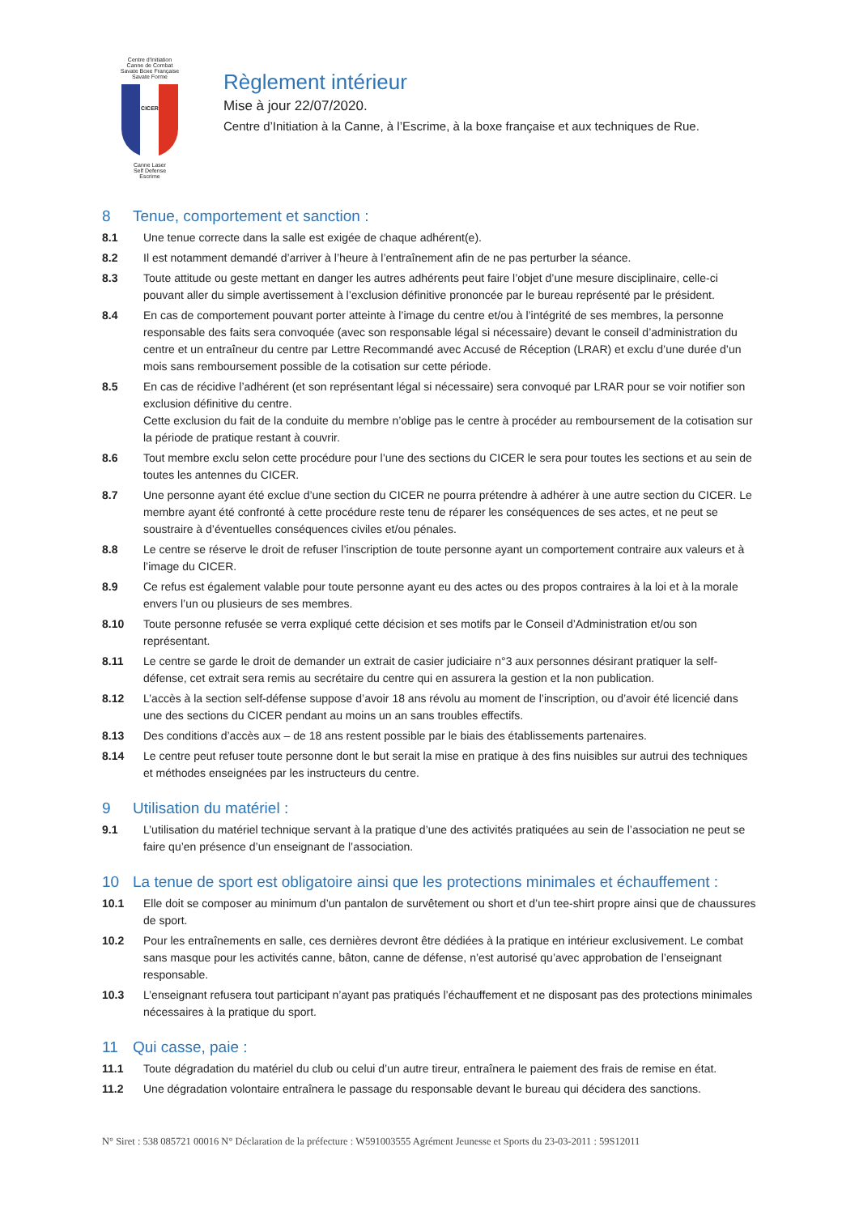Centre d'Initiation
Canne de Combat
Savate Boxe Française
Savate Forme
CICER
Canne Laser
Self Defense
Escrime
Règlement intérieur
Mise à jour 22/07/2020.
Centre d’Initiation à la Canne, à l’Escrime, à la boxe française et aux techniques de Rue.
8 Tenue, comportement et sanction :
8.1 Une tenue correcte dans la salle est exigée de chaque adhérent(e).
8.2 Il est notamment demandé d’arriver à l’heure à l’entraînement afin de ne pas perturber la séance.
8.3 Toute attitude ou geste mettant en danger les autres adhérents peut faire l’objet d’une mesure disciplinaire, celle-ci pouvant aller du simple avertissement à l’exclusion définitive prononcée par le bureau représenté par le président.
8.4 En cas de comportement pouvant porter atteinte à l’image du centre et/ou à l’intégrité de ses membres, la personne responsable des faits sera convoquée (avec son responsable légal si nécessaire) devant le conseil d’administration du centre et un entraîneur du centre par Lettre Recommandé avec Accusé de Réception (LRAR) et exclu d’une durée d’un mois sans remboursement possible de la cotisation sur cette période.
8.5 En cas de récidive l’adhérent (et son représentant légal si nécessaire) sera convoqué par LRAR pour se voir notifier son exclusion définitive du centre.
Cette exclusion du fait de la conduite du membre n’oblige pas le centre à procéder au remboursement de la cotisation sur la période de pratique restant à couvrir.
8.6 Tout membre exclu selon cette procédure pour l’une des sections du CICER le sera pour toutes les sections et au sein de toutes les antennes du CICER.
8.7 Une personne ayant été exclue d’une section du CICER ne pourra prétendre à adhérer à une autre section du CICER. Le membre ayant été confronté à cette procédure reste tenu de réparer les conséquences de ses actes, et ne peut se soustraire à d’éventuelles conséquences civiles et/ou pénales.
8.8 Le centre se réserve le droit de refuser l’inscription de toute personne ayant un comportement contraire aux valeurs et à l’image du CICER.
8.9 Ce refus est également valable pour toute personne ayant eu des actes ou des propos contraires à la loi et à la morale envers l’un ou plusieurs de ses membres.
8.10 Toute personne refusée se verra expliqué cette décision et ses motifs par le Conseil d’Administration et/ou son représentant.
8.11 Le centre se garde le droit de demander un extrait de casier judiciaire n°3 aux personnes désirant pratiquer la self-défense, cet extrait sera remis au secrétaire du centre qui en assurera la gestion et la non publication.
8.12 L’accès à la section self-défense suppose d’avoir 18 ans révolu au moment de l’inscription, ou d’avoir été licencié dans une des sections du CICER pendant au moins un an sans troubles effectifs.
8.13 Des conditions d’accès aux – de 18 ans restent possible par le biais des établissements partenaires.
8.14 Le centre peut refuser toute personne dont le but serait la mise en pratique à des fins nuisibles sur autrui des techniques et méthodes enseignées par les instructeurs du centre.
9 Utilisation du matériel :
9.1 L’utilisation du matériel technique servant à la pratique d’une des activités pratiquées au sein de l’association ne peut se faire qu’en présence d’un enseignant de l’association.
10 La tenue de sport est obligatoire ainsi que les protections minimales et échauffement :
10.1 Elle doit se composer au minimum d’un pantalon de survêtement ou short et d’un tee-shirt propre ainsi que de chaussures de sport.
10.2 Pour les entraînements en salle, ces dernières devront être dédiées à la pratique en intérieur exclusivement. Le combat sans masque pour les activités canne, bâton, canne de défense, n’est autorisé qu’avec approbation de l’enseignant responsable.
10.3 L’enseignant refusera tout participant n’ayant pas pratiqués l’échauffement et ne disposant pas des protections minimales nécessaires à la pratique du sport.
11 Qui casse, paie :
11.1 Toute dégradation du matériel du club ou celui d’un autre tireur, entraînera le paiement des frais de remise en état.
11.2 Une dégradation volontaire entraînera le passage du responsable devant le bureau qui décidera des sanctions.
N° Siret : 538 085721 00016 N° Déclaration de la préfecture : W591003555 Agrément Jeunesse et Sports du 23-03-2011 : 59S12011